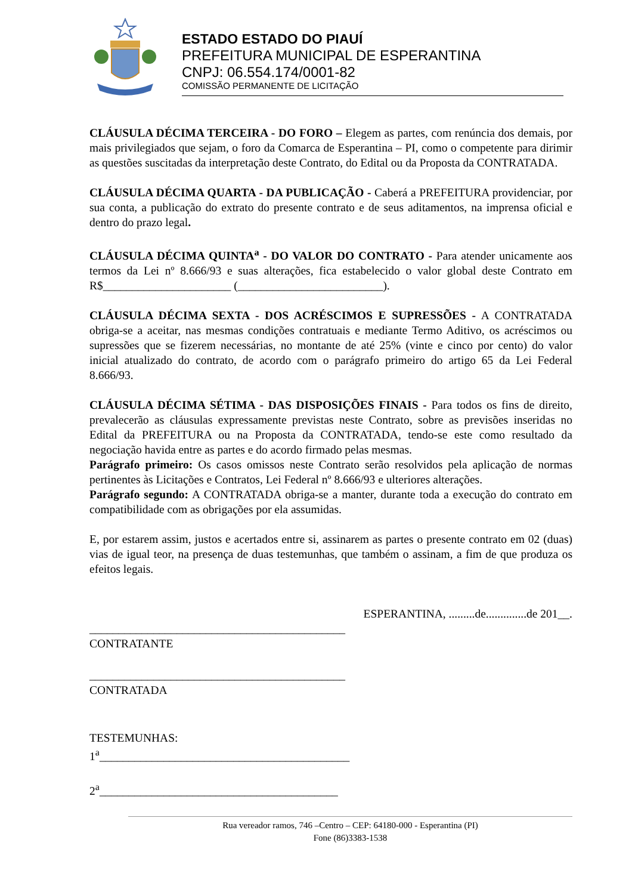ESTADO ESTADO DO PIAUÍ
PREFEITURA MUNICIPAL DE ESPERANTINA
CNPJ: 06.554.174/0001-82
COMISSÃO PERMANENTE DE LICITAÇÃO
CLÁUSULA DÉCIMA TERCEIRA - DO FORO – Elegem as partes, com renúncia dos demais, por mais privilegiados que sejam, o foro da Comarca de Esperantina – PI, como o competente para dirimir as questões suscitadas da interpretação deste Contrato, do Edital ou da Proposta da CONTRATADA.
CLÁUSULA DÉCIMA QUARTA - DA PUBLICAÇÃO - Caberá a PREFEITURA providenciar, por sua conta, a publicação do extrato do presente contrato e de seus aditamentos, na imprensa oficial e dentro do prazo legal.
CLÁUSULA DÉCIMA QUINTA<sup>a</sup> - DO VALOR DO CONTRATO - Para atender unicamente aos termos da Lei nº 8.666/93 e suas alterações, fica estabelecido o valor global deste Contrato em R$______________________ (_________________________).
CLÁUSULA DÉCIMA SEXTA - DOS ACRÉSCIMOS E SUPRESSÕES - A CONTRATADA obriga-se a aceitar, nas mesmas condições contratuais e mediante Termo Aditivo, os acréscimos ou supressões que se fizerem necessárias, no montante de até 25% (vinte e cinco por cento) do valor inicial atualizado do contrato, de acordo com o parágrafo primeiro do artigo 65 da Lei Federal 8.666/93.
CLÁUSULA DÉCIMA SÉTIMA - DAS DISPOSIÇÕES FINAIS - Para todos os fins de direito, prevalecerão as cláusulas expressamente previstas neste Contrato, sobre as previsões inseridas no Edital da PREFEITURA ou na Proposta da CONTRATADA, tendo-se este como resultado da negociação havida entre as partes e do acordo firmado pelas mesmas.
Parágrafo primeiro: Os casos omissos neste Contrato serão resolvidos pela aplicação de normas pertinentes às Licitações e Contratos, Lei Federal nº 8.666/93 e ulteriores alterações.
Parágrafo segundo: A CONTRATADA obriga-se a manter, durante toda a execução do contrato em compatibilidade com as obrigações por ela assumidas.
E, por estarem assim, justos e acertados entre si, assinarem as partes o presente contrato em 02 (duas) vias de igual teor, na presença de duas testemunhas, que também o assinam, a fim de que produza os efeitos legais.
ESPERANTINA, .........de..............de 201__.
____________________________________________
CONTRATANTE
____________________________________________
CONTRATADA
TESTEMUNHAS:
1<sup>a</sup>___________________________________________
2<sup>a</sup>_________________________________________
Rua vereador ramos, 746 –Centro – CEP: 64180-000 - Esperantina (PI)
Fone (86)3383-1538